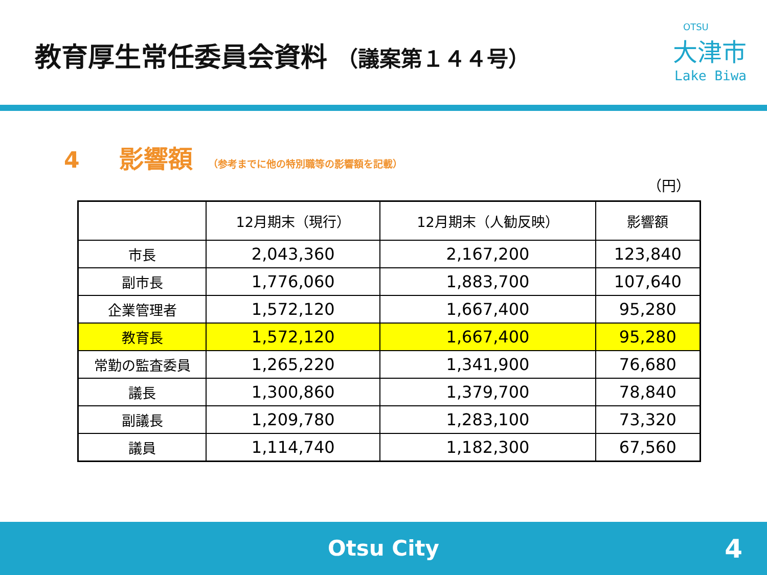教育厚生常任委員会資料 （議案第１４４号）
OTSU
大津市
Lake Biwa
4 影響額 （参考までに他の特別職等の影響額を記載）
（円）
| | 12月期末（現行） | 12月期末（人勧反映） | 影響額 |
| --- | --- | --- | --- |
| 市長 | 2,043,360 | 2,167,200 | 123,840 |
| 副市長 | 1,776,060 | 1,883,700 | 107,640 |
| 企業管理者 | 1,572,120 | 1,667,400 | 95,280 |
| 教育長 | 1,572,120 | 1,667,400 | 95,280 |
| 常勤の監査委員 | 1,265,220 | 1,341,900 | 76,680 |
| 議長 | 1,300,860 | 1,379,700 | 78,840 |
| 副議長 | 1,209,780 | 1,283,100 | 73,320 |
| 議員 | 1,114,740 | 1,182,300 | 67,560 |
Otsu City
4